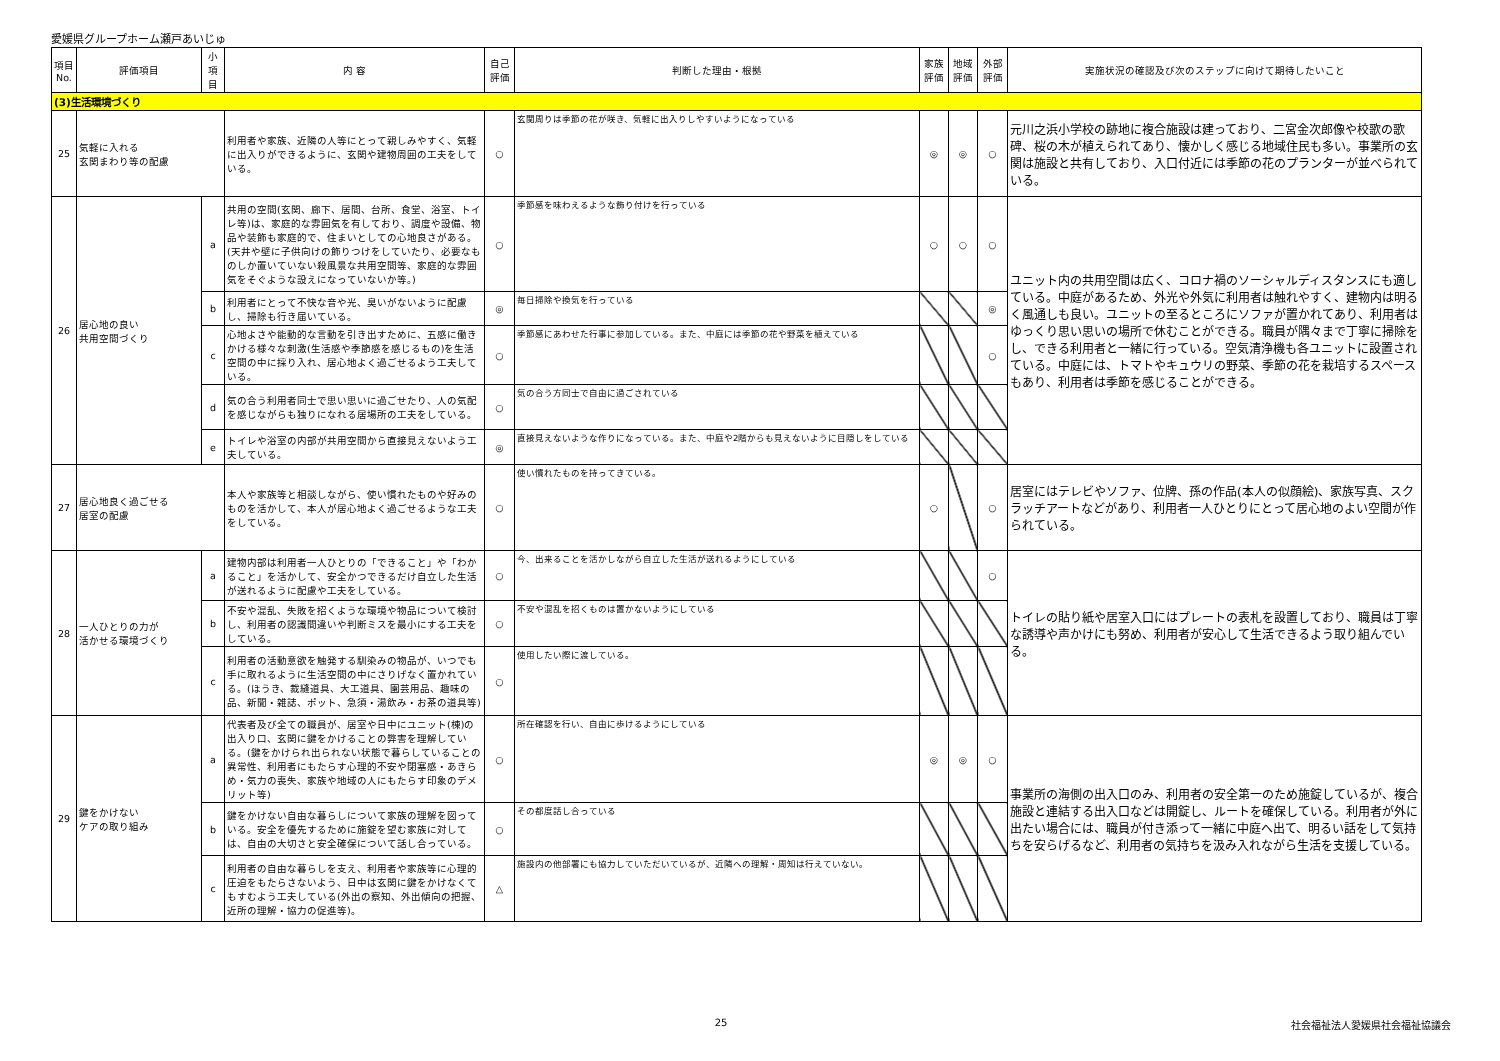愛媛県グループホーム瀬戸あいじゅ
| 項目No. | 評価項目 | 小項目 | 内 容 | 自己評価 | 判断した理由・根拠 | 家族評価 | 地域評価 | 外部評価 | 実施状況の確認及び次のステップに向けて期待したいこと |
| --- | --- | --- | --- | --- | --- | --- | --- | --- | --- |
| (3)生活環境づくり | | | | | | | | | |
| 25 | 気軽に入れる 玄関まわり等の配慮 | | 利用者や家族、近隣の人等にとって親しみやすく、気軽に出入りができるように、玄関や建物周囲の工夫をしている。 | ○ | 玄関周りは季節の花が咲き、気軽に出入りしやすいようになっている | ◎ | ◎ | ○ | 元川之浜小学校の跡地に複合施設は建っており、二宮金次郎像や校歌の歌碑、桜の木が植えられてあり、懐かしく感じる地域住民も多い。事業所の玄関は施設と共有しており、入口付近には季節の花のプランターが並べられている。 |
| 26 | 居心地の良い 共用空間づくり | a | 共用の空間(玄関、廊下、居間、台所、食堂、浴室、トイレ等)は、家庭的な雰囲気を有しており、調度や設備、物品や装飾も家庭的で、住まいとしての心地良さがある。(天井や壁に子供向けの飾りつけをしていたり、必要なものしか置いていない殺風景な共用空間等、家庭的な雰囲気をそぐような設えになっていないか等。) | ○ | 季節感を味わえるような飾り付けを行っている | ○ | ○ | ○ | ユニット内の共用空間は広く、コロナ禍のソーシャルディスタンスにも適している。中庭があるため、外光や外気に利用者は触れやすく、建物内は明るく風通しも良い。ユニットの至るところにソファが置かれてあり、利用者はゆっくり思い思いの場所で休むことができる。職員が隅々まで丁寧に掃除をし、できる利用者と一緒に行っている。空気清浄機も各ユニットに設置されている。中庭には、トマトやキュウリの野菜、季節の花を栽培するスペースもあり、利用者は季節を感じることができる。 |
| | | b | 利用者にとって不快な音や光、臭いがないように配慮し、掃除も行き届いている。 | ◎ | 毎日掃除や換気を行っている | | | ◎ | |
| | | c | 心地よさや能動的な言動を引き出すために、五感に働きかける様々な刺激(生活感や季節感を感じるもの)を生活空間の中に採り入れ、居心地よく過ごせるよう工夫している。 | ○ | 季節感にあわせた行事に参加している。また、中庭には季節の花や野菜を植えている | | | ○ | |
| | | d | 気の合う利用者同士で思い思いに過ごせたり、人の気配を感じながらも独りになれる居場所の工夫をしている。 | ○ | 気の合う方同士で自由に過ごされている | | | | |
| | | e | トイレや浴室の内部が共用空間から直接見えないよう工夫している。 | ◎ | 直接見えないような作りになっている。また、中庭や2階からも見えないように目隠しをしている | | | | |
| 27 | 居心地良く過ごせる 居室の配慮 | | 本人や家族等と相談しながら、使い慣れたものや好みのものを活かして、本人が居心地よく過ごせるような工夫をしている。 | ○ | 使い慣れたものを持ってきている。 | ○ | | ○ | 居室にはテレビやソファ、位牌、孫の作品(本人の似顔絵)、家族写真、スクラッチアートなどがあり、利用者一人ひとりにとって居心地のよい空間が作られている。 |
| 28 | 一人ひとりの力が 活かせる環境づくり | a | 建物内部は利用者一人ひとりの「できること」や「わかること」を活かして、安全かつできるだけ自立した生活が送れるように配慮や工夫をしている。 | ○ | 今、出来ることを活かしながら自立した生活が送れるようにしている | | | ○ | トイレの貼り紙や居室入口にはプレートの表札を設置しており、職員は丁寧な誘導や声かけにも努め、利用者が安心して生活できるよう取り組んでいる。 |
| | | b | 不安や混乱、失敗を招くような環境や物品について検討し、利用者の認識間違いや判断ミスを最小にする工夫をしている。 | ○ | 不安や混乱を招くものは置かないようにしている | | | | |
| | | c | 利用者の活動意欲を触発する馴染みの物品が、いつでも手に取れるように生活空間の中にさりげなく置かれている。(ほうき、裁縫道具、大工道具、園芸用品、趣味の品、新聞・雑誌、ポット、急須・湯飲み・お茶の道具等) | ○ | 使用したい際に渡している。 | | | | |
| 29 | 鍵をかけない ケアの取り組み | a | 代表者及び全ての職員が、居室や日中にユニット(棟)の出入り口、玄関に鍵をかけることの弊害を理解している。(鍵をかけられ出られない状態で暮らしていることの異常性、利用者にもたらす心理的不安や閉塞感・あきらめ・気力の喪失、家族や地域の人にもたらす印象のデメリット等) | ○ | 所在確認を行い、自由に歩けるようにしている | ◎ | ◎ | ○ | 事業所の海側の出入口のみ、利用者の安全第一のため施錠しているが、複合施設と連結する出入口などは開錠し、ルートを確保している。利用者が外に出たい場合には、職員が付き添って一緒に中庭へ出て、明るい話をして気持ちを安らげるなど、利用者の気持ちを汲み入れながら生活を支援している。 |
| | | b | 鍵をかけない自由な暮らしについて家族の理解を図っている。安全を優先するために施錠を望む家族に対しては、自由の大切さと安全確保について話し合っている。 | ○ | その都度話し合っている | | | | |
| | | c | 利用者の自由な暮らしを支え、利用者や家族等に心理的圧迫をもたらさないよう、日中は玄関に鍵をかけなくてもすむよう工夫している(外出の察知、外出傾向の把握、近所の理解・協力の促進等)。 | △ | 施設内の他部署にも協力していただいているが、近隣への理解・周知は行えていない。 | | | | |
25 社会福祉法人愛媛県社会福祉協議会